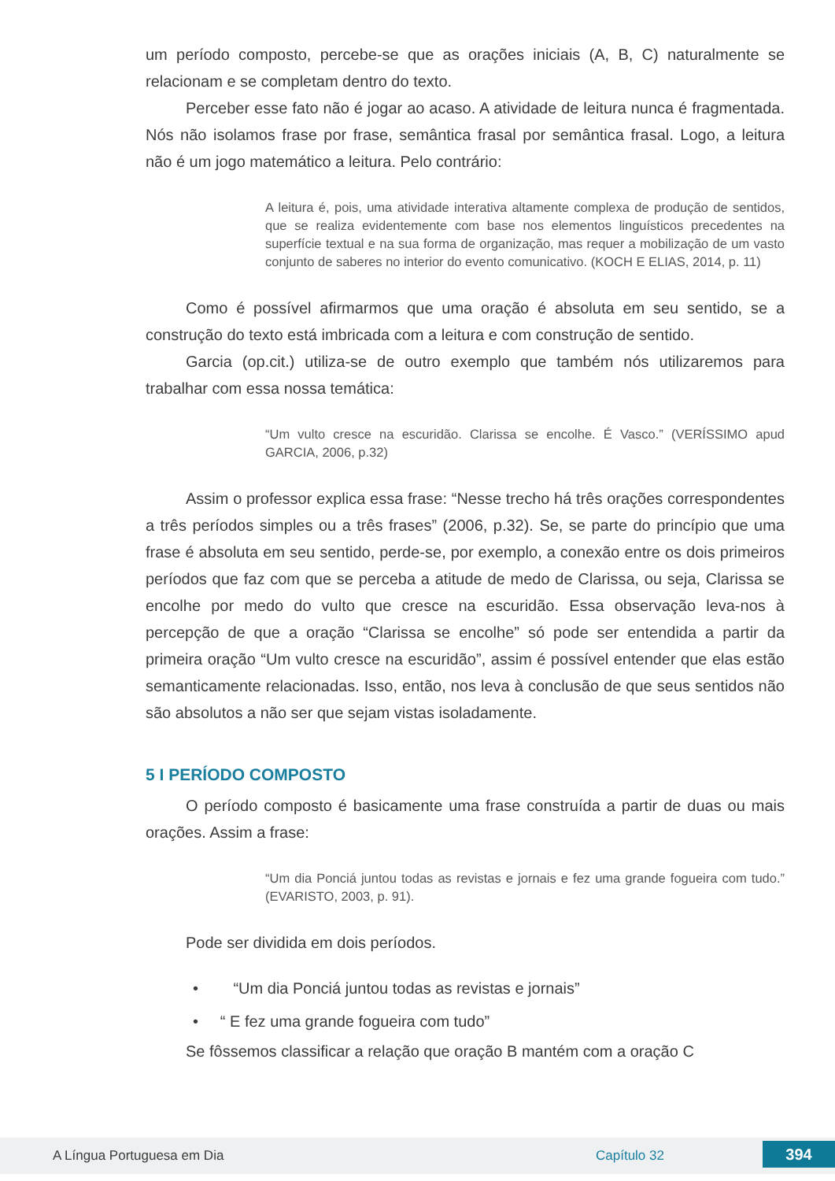um período composto, percebe-se que as orações iniciais (A, B, C) naturalmente se relacionam e se completam dentro do texto.
Perceber esse fato não é jogar ao acaso. A atividade de leitura nunca é fragmentada. Nós não isolamos frase por frase, semântica frasal por semântica frasal. Logo, a leitura não é um jogo matemático a leitura. Pelo contrário:
A leitura é, pois, uma atividade interativa altamente complexa de produção de sentidos, que se realiza evidentemente com base nos elementos linguísticos precedentes na superfície textual e na sua forma de organização, mas requer a mobilização de um vasto conjunto de saberes no interior do evento comunicativo. (KOCH E ELIAS, 2014, p. 11)
Como é possível afirmarmos que uma oração é absoluta em seu sentido, se a construção do texto está imbricada com a leitura e com construção de sentido.
Garcia (op.cit.) utiliza-se de outro exemplo que também nós utilizaremos para trabalhar com essa nossa temática:
“Um vulto cresce na escuridão. Clarissa se encolhe. É Vasco.” (VERÍSSIMO apud GARCIA, 2006, p.32)
Assim o professor explica essa frase: “Nesse trecho há três orações correspondentes a três períodos simples ou a três frases” (2006, p.32). Se, se parte do princípio que uma frase é absoluta em seu sentido, perde-se, por exemplo, a conexão entre os dois primeiros períodos que faz com que se perceba a atitude de medo de Clarissa, ou seja, Clarissa se encolhe por medo do vulto que cresce na escuridão. Essa observação leva-nos à percepção de que a oração “Clarissa se encolhe” só pode ser entendida a partir da primeira oração “Um vulto cresce na escuridão”, assim é possível entender que elas estão semanticamente relacionadas. Isso, então, nos leva à conclusão de que seus sentidos não são absolutos a não ser que sejam vistas isoladamente.
5 I PERÍODO COMPOSTO
O período composto é basicamente uma frase construída a partir de duas ou mais orações. Assim a frase:
“Um dia Ponciá juntou todas as revistas e jornais e fez uma grande fogueira com tudo.” (EVARISTO, 2003, p. 91).
Pode ser dividida em dois períodos.
• “Um dia Ponciá juntou todas as revistas e jornais”
• “ E fez uma grande fogueira com tudo”
Se fôssemos classificar a relação que oração B mantém com a oração C
A Língua Portuguesa em Dia Capítulo 32 394